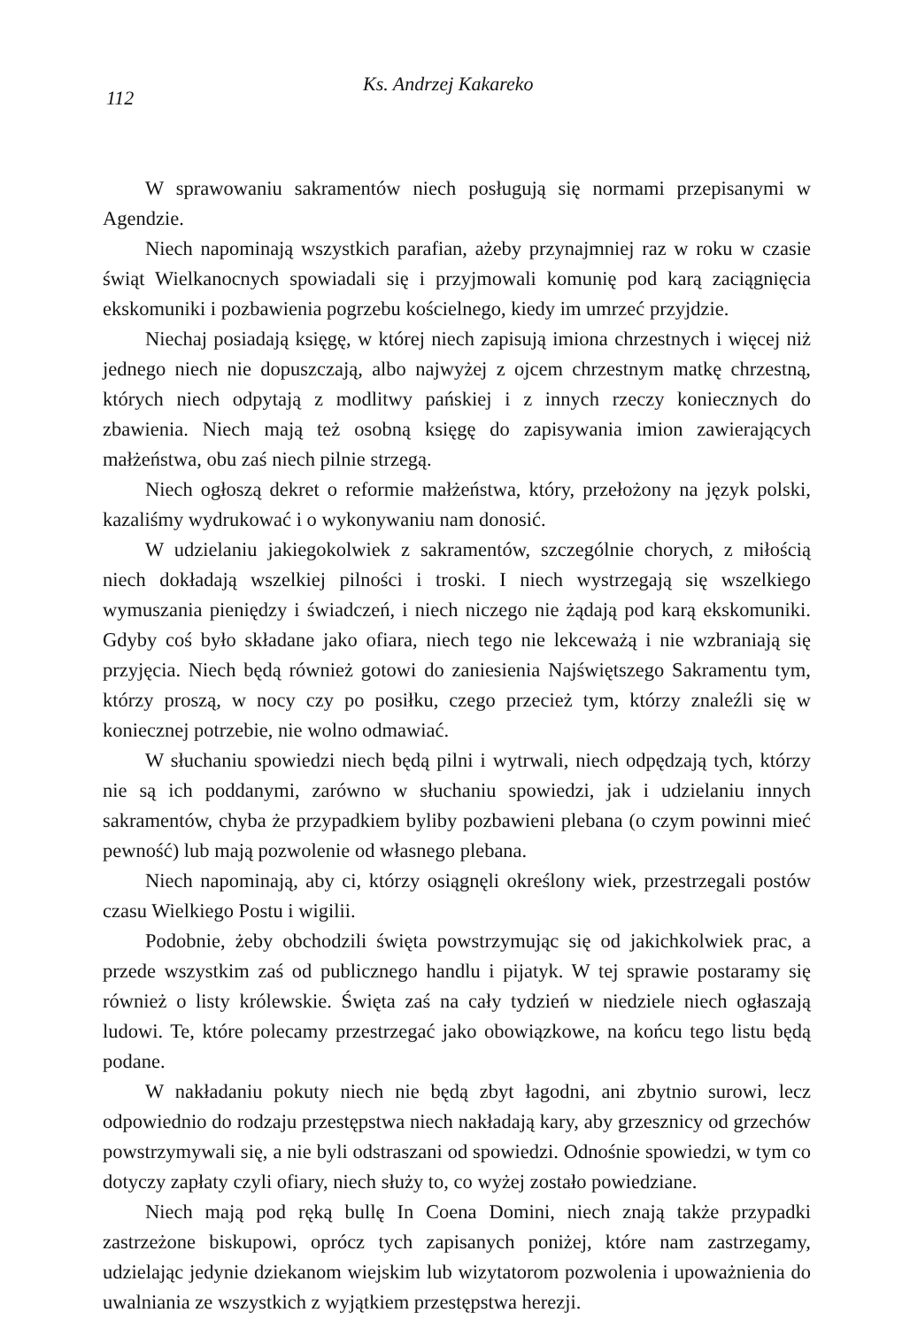112 Ks. Andrzej Kakareko
W sprawowaniu sakramentów niech posługują się normami przepisanymi w Agendzie.
Niech napominają wszystkich parafian, ażeby przynajmniej raz w roku w czasie świąt Wielkanocnych spowiadali się i przyjmowali komunię pod karą zaciągnięcia ekskomuniki i pozbawienia pogrzebu kościelnego, kiedy im umrzeć przyjdzie.
Niechaj posiadają księgę, w której niech zapisują imiona chrzestnych i więcej niż jednego niech nie dopuszczają, albo najwyżej z ojcem chrzestnym matkę chrzestną, których niech odpytają z modlitwy pańskiej i z innych rzeczy koniecznych do zbawienia. Niech mają też osobną księgę do zapisywania imion zawierających małżeństwa, obu zaś niech pilnie strzegą.
Niech ogłoszą dekret o reformie małżeństwa, który, przełożony na język polski, kazaliśmy wydrukować i o wykonywaniu nam donosić.
W udzielaniu jakiegokolwiek z sakramentów, szczególnie chorych, z miłością niech dokładają wszelkiej pilności i troski. I niech wystrzegają się wszelkiego wymuszania pieniędzy i świadczeń, i niech niczego nie żądają pod karą ekskomuniki. Gdyby coś było składane jako ofiara, niech tego nie lekceważą i nie wzbraniają się przyjęcia. Niech będą również gotowi do zaniesienia Najświętszego Sakramentu tym, którzy proszą, w nocy czy po posiłku, czego przecież tym, którzy znaleźli się w koniecznej potrzebie, nie wolno odmawiać.
W słuchaniu spowiedzi niech będą pilni i wytrwali, niech odpędzają tych, którzy nie są ich poddanymi, zarówno w słuchaniu spowiedzi, jak i udzielaniu innych sakramentów, chyba że przypadkiem byliby pozbawieni plebana (o czym powinni mieć pewność) lub mają pozwolenie od własnego plebana.
Niech napominają, aby ci, którzy osiągnęli określony wiek, przestrzegali postów czasu Wielkiego Postu i wigilii.
Podobnie, żeby obchodzili święta powstrzymując się od jakichkolwiek prac, a przede wszystkim zaś od publicznego handlu i pijatyk. W tej sprawie postaramy się również o listy królewskie. Święta zaś na cały tydzień w niedziele niech ogłaszają ludowi. Te, które polecamy przestrzegać jako obowiązkowe, na końcu tego listu będą podane.
W nakładaniu pokuty niech nie będą zbyt łagodni, ani zbytnio surowi, lecz odpowiednio do rodzaju przestępstwa niech nakładają kary, aby grzesznicy od grzechów powstrzymywali się, a nie byli odstraszani od spowiedzi. Odnośnie spowiedzi, w tym co dotyczy zapłaty czyli ofiary, niech służy to, co wyżej zostało powiedziane.
Niech mają pod ręką bullę In Coena Domini, niech znają także przypadki zastrzeżone biskupowi, oprócz tych zapisanych poniżej, które nam zastrzegamy, udzielając jedynie dziekanom wiejskim lub wizytatorom pozwolenia i upoważnienia do uwalniania ze wszystkich z wyjątkiem przestępstwa herezji.